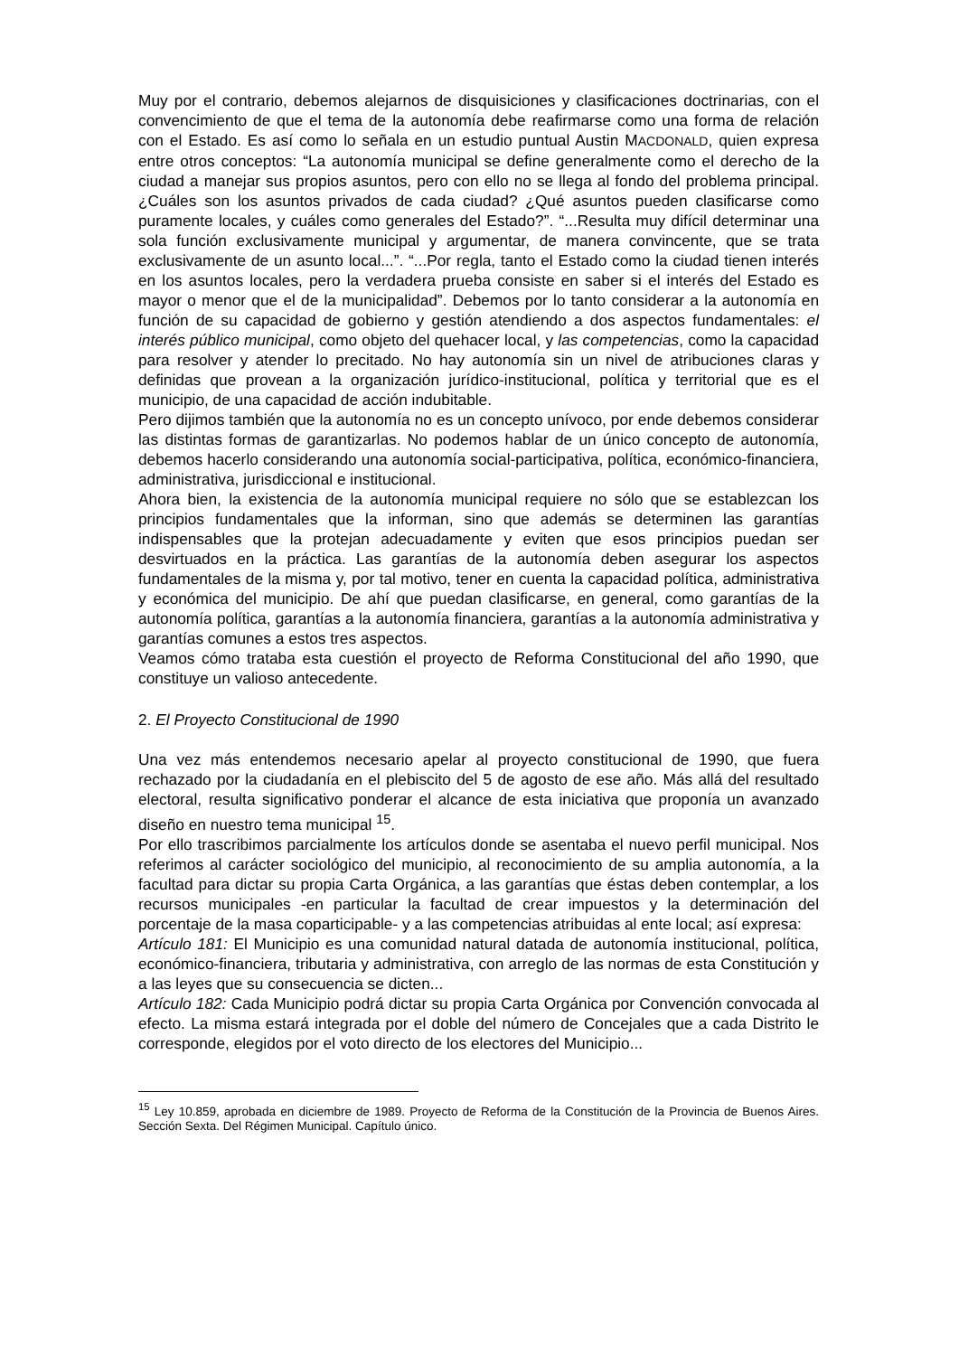Muy por el contrario, debemos alejarnos de disquisiciones y clasificaciones doctrinarias, con el convencimiento de que el tema de la autonomía debe reafirmarse como una forma de relación con el Estado. Es así como lo señala en un estudio puntual Austin MACDONALD, quien expresa entre otros conceptos: “La autonomía municipal se define generalmente como el derecho de la ciudad a manejar sus propios asuntos, pero con ello no se llega al fondo del problema principal. ¿Cuáles son los asuntos privados de cada ciudad? ¿Qué asuntos pueden clasificarse como puramente locales, y cuáles como generales del Estado?”. “...Resulta muy difícil determinar una sola función exclusivamente municipal y argumentar, de manera convincente, que se trata exclusivamente de un asunto local...”. “...Por regla, tanto el Estado como la ciudad tienen interés en los asuntos locales, pero la verdadera prueba consiste en saber si el interés del Estado es mayor o menor que el de la municipalidad”. Debemos por lo tanto considerar a la autonomía en función de su capacidad de gobierno y gestión atendiendo a dos aspectos fundamentales: el interés público municipal, como objeto del quehacer local, y las competencias, como la capacidad para resolver y atender lo precitado. No hay autonomía sin un nivel de atribuciones claras y definidas que provean a la organización jurídico-institucional, política y territorial que es el municipio, de una capacidad de acción indubitable.
Pero dijimos también que la autonomía no es un concepto unívoco, por ende debemos considerar las distintas formas de garantizarlas. No podemos hablar de un único concepto de autonomía, debemos hacerlo considerando una autonomía social-participativa, política, económico-financiera, administrativa, jurisdiccional e institucional.
Ahora bien, la existencia de la autonomía municipal requiere no sólo que se establezcan los principios fundamentales que la informan, sino que además se determinen las garantías indispensables que la protejan adecuadamente y eviten que esos principios puedan ser desvirtuados en la práctica. Las garantías de la autonomía deben asegurar los aspectos fundamentales de la misma y, por tal motivo, tener en cuenta la capacidad política, administrativa y económica del municipio. De ahí que puedan clasificarse, en general, como garantías de la autonomía política, garantías a la autonomía financiera, garantías a la autonomía administrativa y garantías comunes a estos tres aspectos.
Veamos cómo trataba esta cuestión el proyecto de Reforma Constitucional del año 1990, que constituye un valioso antecedente.
2. El Proyecto Constitucional de 1990
Una vez más entendemos necesario apelar al proyecto constitucional de 1990, que fuera rechazado por la ciudadanía en el plebiscito del 5 de agosto de ese año. Más allá del resultado electoral, resulta significativo ponderar el alcance de esta iniciativa que proponía un avanzado diseño en nuestro tema municipal <sup>15</sup>.
Por ello trascribimos parcialmente los artículos donde se asentaba el nuevo perfil municipal. Nos referimos al carácter sociológico del municipio, al reconocimiento de su amplia autonomía, a la facultad para dictar su propia Carta Orgánica, a las garantías que éstas deben contemplar, a los recursos municipales -en particular la facultad de crear impuestos y la determinación del porcentaje de la masa coparticipable- y a las competencias atribuidas al ente local; así expresa:
Artículo 181: El Municipio es una comunidad natural datada de autonomía institucional, política, económico-financiera, tributaria y administrativa, con arreglo de las normas de esta Constitución y a las leyes que su consecuencia se dicten...
Artículo 182: Cada Municipio podrá dictar su propia Carta Orgánica por Convención convocada al efecto. La misma estará integrada por el doble del número de Concejales que a cada Distrito le corresponde, elegidos por el voto directo de los electores del Municipio...
<sup>15</sup> Ley 10.859, aprobada en diciembre de 1989. Proyecto de Reforma de la Constitución de la Provincia de Buenos Aires. Sección Sexta. Del Régimen Municipal. Capítulo único.